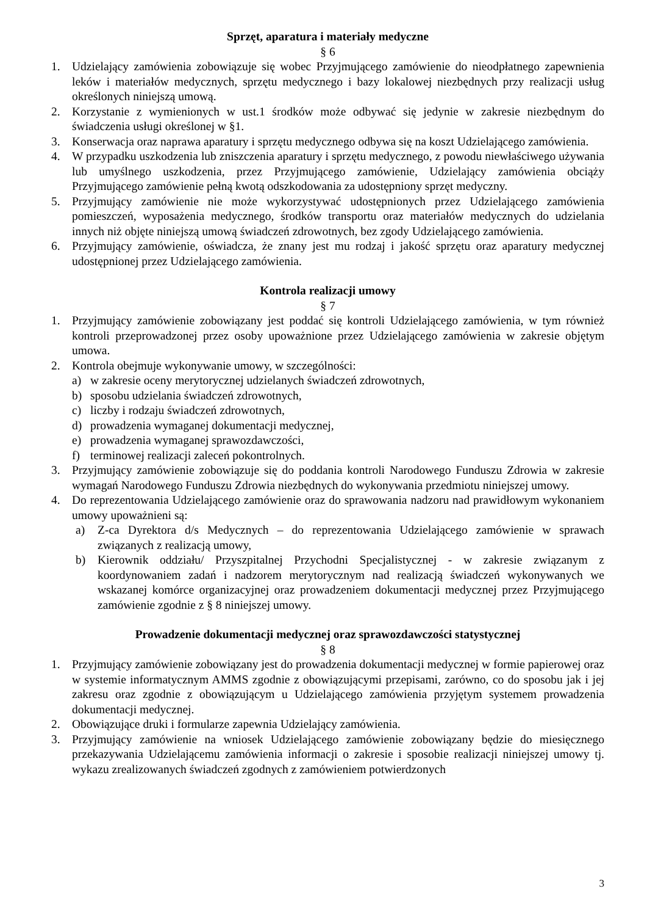Sprzęt, aparatura i materiały medyczne
§ 6
1. Udzielający zamówienia zobowiązuje się wobec Przyjmującego zamówienie do nieodpłatnego zapewnienia leków i materiałów medycznych, sprzętu medycznego i bazy lokalowej niezbędnych przy realizacji usług określonych niniejszą umową.
2. Korzystanie z wymienionych w ust.1 środków może odbywać się jedynie w zakresie niezbędnym do świadczenia usługi określonej w §1.
3. Konserwacja oraz naprawa aparatury i sprzętu medycznego odbywa się na koszt Udzielającego zamówienia.
4. W przypadku uszkodzenia lub zniszczenia aparatury i sprzętu medycznego, z powodu niewłaściwego używania lub umyślnego uszkodzenia, przez Przyjmującego zamówienie, Udzielający zamówienia obciąży Przyjmującego zamówienie pełną kwotą odszkodowania za udostępniony sprzęt medyczny.
5. Przyjmujący zamówienie nie może wykorzystywać udostępnionych przez Udzielającego zamówienia pomieszczeń, wyposażenia medycznego, środków transportu oraz materiałów medycznych do udzielania innych niż objęte niniejszą umową świadczeń zdrowotnych, bez zgody Udzielającego zamówienia.
6. Przyjmujący zamówienie, oświadcza, że znany jest mu rodzaj i jakość sprzętu oraz aparatury medycznej udostępnionej przez Udzielającego zamówienia.
Kontrola realizacji umowy
§ 7
1. Przyjmujący zamówienie zobowiązany jest poddać się kontroli Udzielającego zamówienia, w tym również kontroli przeprowadzonej przez osoby upoważnione przez Udzielającego zamówienia w zakresie objętym umowa.
2. Kontrola obejmuje wykonywanie umowy, w szczególności:
a) w zakresie oceny merytorycznej udzielanych świadczeń zdrowotnych,
b) sposobu udzielania świadczeń zdrowotnych,
c) liczby i rodzaju świadczeń zdrowotnych,
d) prowadzenia wymaganej dokumentacji medycznej,
e) prowadzenia wymaganej sprawozdawczości,
f) terminowej realizacji zaleceń pokontrolnych.
3. Przyjmujący zamówienie zobowiązuje się do poddania kontroli Narodowego Funduszu Zdrowia w zakresie wymagań Narodowego Funduszu Zdrowia niezbędnych do wykonywania przedmiotu niniejszej umowy.
4. Do reprezentowania Udzielającego zamówienie oraz do sprawowania nadzoru nad prawidłowym wykonaniem umowy upoważnieni są:
a) Z-ca Dyrektora d/s Medycznych – do reprezentowania Udzielającego zamówienie w sprawach związanych z realizacją umowy,
b) Kierownik oddziału/ Przyszpitalnej Przychodni Specjalistycznej - w zakresie związanym z koordynowaniem zadań i nadzorem merytorycznym nad realizacją świadczeń wykonywanych we wskazanej komórce organizacyjnej oraz prowadzeniem dokumentacji medycznej przez Przyjmującego zamówienie zgodnie z § 8 niniejszej umowy.
Prowadzenie dokumentacji medycznej oraz sprawozdawczości statystycznej
§ 8
1. Przyjmujący zamówienie zobowiązany jest do prowadzenia dokumentacji medycznej w formie papierowej oraz w systemie informatycznym AMMS zgodnie z obowiązującymi przepisami, zarówno, co do sposobu jak i jej zakresu oraz zgodnie z obowiązującym u Udzielającego zamówienia przyjętym systemem prowadzenia dokumentacji medycznej.
2. Obowiązujące druki i formularze zapewnia Udzielający zamówienia.
3. Przyjmujący zamówienie na wniosek Udzielającego zamówienie zobowiązany będzie do miesięcznego przekazywania Udzielającemu zamówienia informacji o zakresie i sposobie realizacji niniejszej umowy tj. wykazu zrealizowanych świadczeń zgodnych z zamówieniem potwierdzonych
3